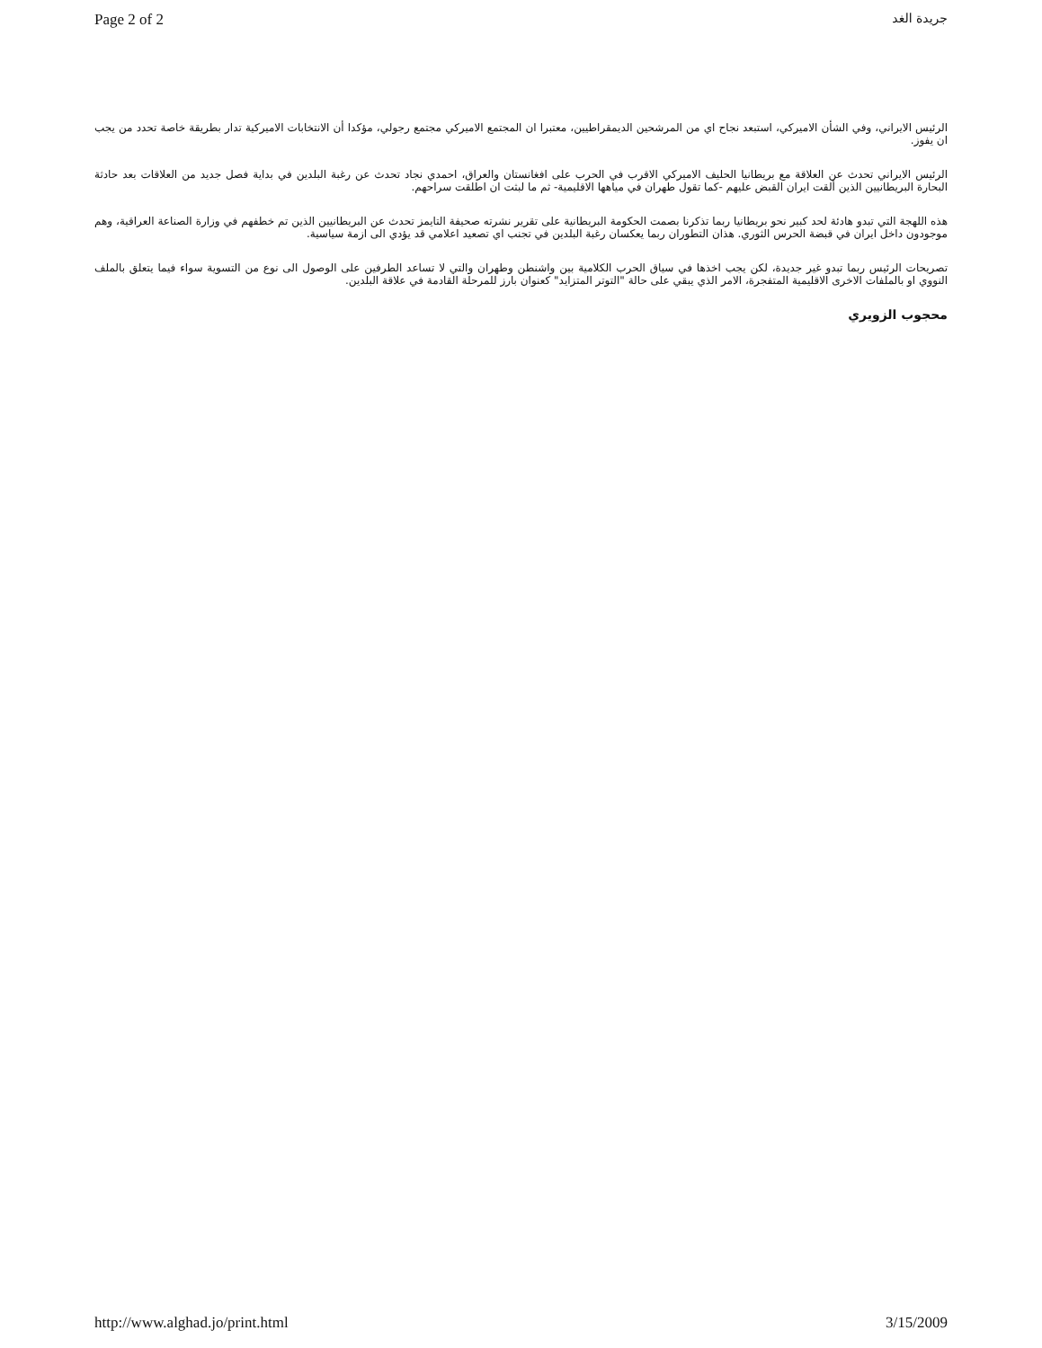Page 2 of 2 جريدة الغد
الرئيس الايراني، وفي الشأن الاميركي، استبعد نجاح اي من المرشحين الديمقراطيين، معتبرا ان المجتمع الاميركي مجتمع رجولي، مؤكدا أن الانتخابات الاميركية تدار بطريقة خاصة تحدد من يجب ان يفوز.
الرئيس الايراني تحدث عن العلاقة مع بريطانيا الحليف الاميركي الاقرب في الحرب على افغانستان والعراق، احمدي نجاد تحدث عن رغبة البلدين في بداية فصل جديد من العلاقات بعد حادثة البحارة البريطانيين الذين ألقت ايران القبض عليهم -كما تقول طهران في مياهها الاقليمية- ثم ما لبثت ان اطلقت سراحهم.
هذه اللهجة التي تبدو هادئة لحد كبير نحو بريطانيا ربما تذكرنا بصمت الحكومة البريطانية على تقرير نشرته صحيفة التايمز تحدث عن البريطانيين الذين تم خطفهم في وزارة الصناعة العراقية، وهم موجودون داخل ايران في قبضة الحرس الثوري. هذان التطوران ربما يعكسان رغبة البلدين في تجنب اي تصعيد اعلامي قد يؤدي الى ازمة سياسية.
تصريحات الرئيس ربما تبدو غير جديدة، لكن يجب اخذها في سياق الحرب الكلامية بين واشنطن وطهران والتي لا تساعد الطرفين على الوصول الى نوع من التسوية سواء فيما يتعلق بالملف النووي او بالملفات الاخرى الاقليمية المتفجرة، الامر الذي يبقي على حالة "التوتر المتزايد" كعنوان بارز للمرحلة القادمة في علاقة البلدين.
محجوب الزويري
http://www.alghad.jo/print.html 3/15/2009